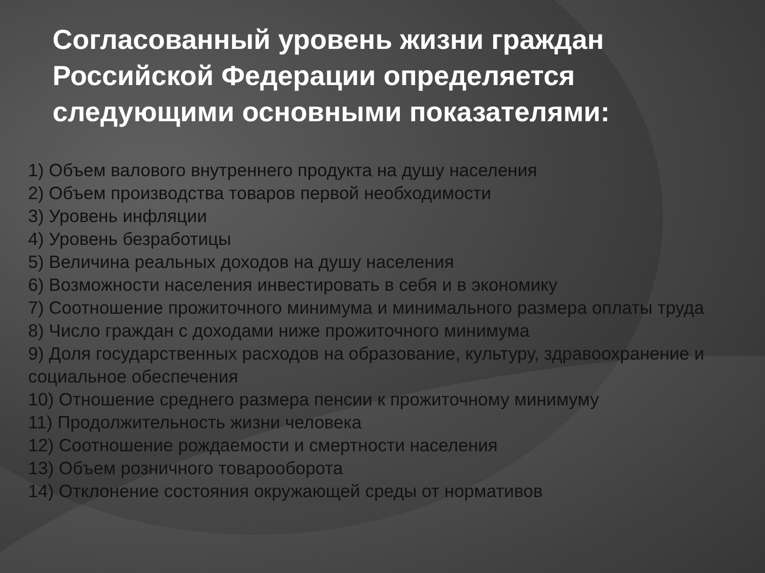Согласованный уровень жизни граждан Российской Федерации определяется следующими основными показателями:
1) Объем валового внутреннего продукта на душу населения
2) Объем производства товаров первой необходимости
3) Уровень инфляции
4) Уровень безработицы
5) Величина реальных доходов на душу населения
6) Возможности населения инвестировать в себя и в экономику
7) Соотношение прожиточного минимума и минимального размера оплаты труда
8) Число граждан с доходами ниже прожиточного минимума
9) Доля государственных расходов на образование, культуру, здравоохранение и социальное обеспечения
10) Отношение среднего размера пенсии к прожиточному минимуму
11) Продолжительность жизни человека
12) Соотношение рождаемости и смертности населения
13) Объем розничного товарооборота
14) Отклонение состояния окружающей среды от нормативов